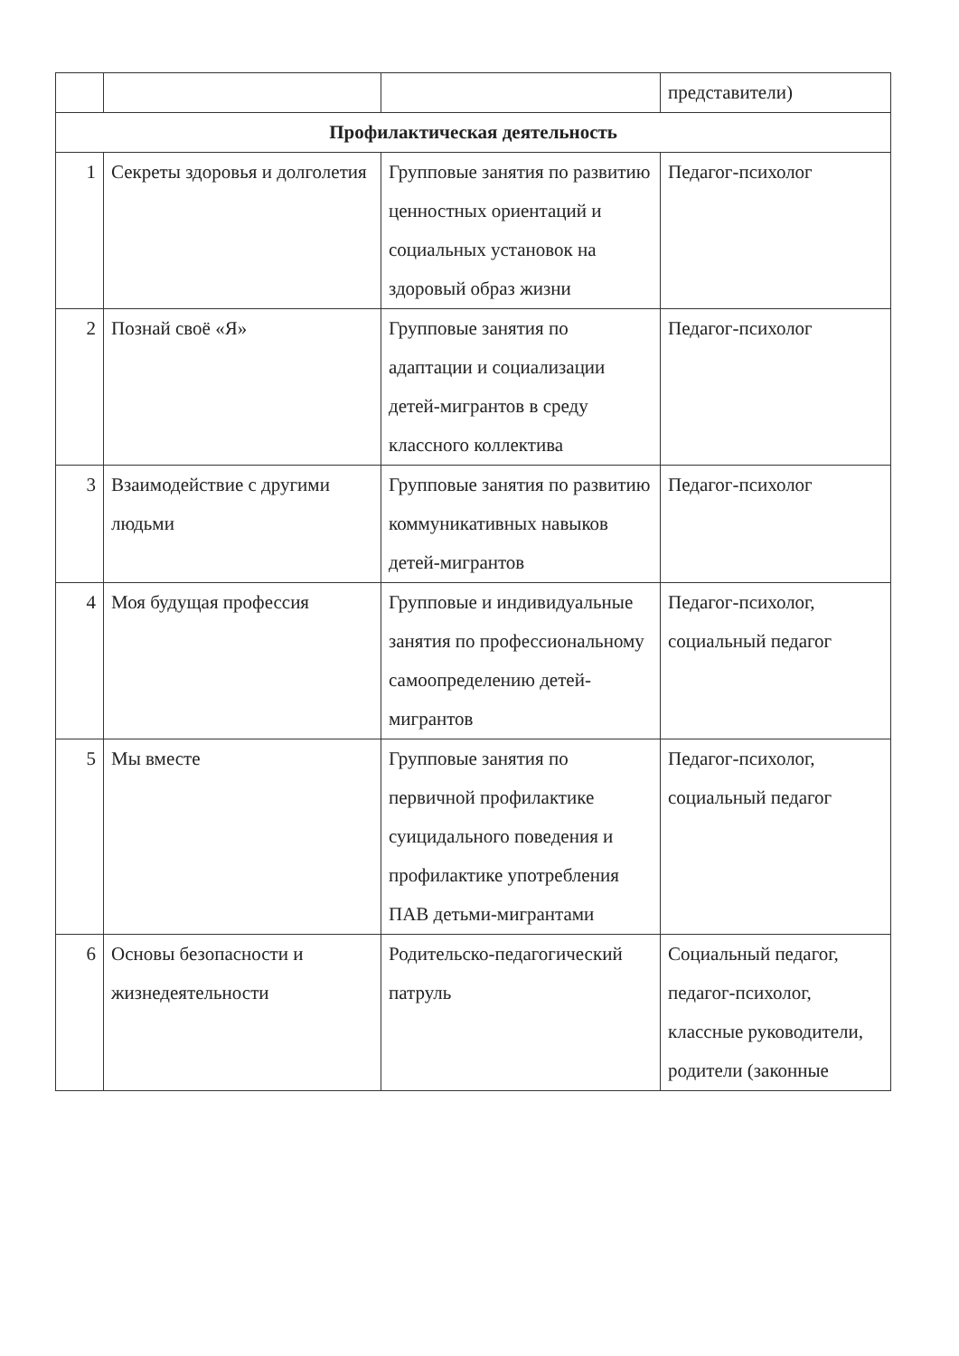| | | | представители) |
| Профилактическая деятельность | | | |
| 1 | Секреты здоровья и долголетия | Групповые занятия по развитию ценностных ориентаций и социальных установок на здоровый образ жизни | Педагог-психолог |
| 2 | Познай своё «Я» | Групповые занятия по адаптации и социализации детей-мигрантов в среду классного коллектива | Педагог-психолог |
| 3 | Взаимодействие с другими людьми | Групповые занятия по развитию коммуникативных навыков детей-мигрантов | Педагог-психолог |
| 4 | Моя будущая профессия | Групповые и индивидуальные занятия по профессиональному самоопределению детей-мигрантов | Педагог-психолог, социальный педагог |
| 5 | Мы вместе | Групповые занятия по первичной профилактике суицидального поведения и профилактике употребления ПАВ детьми-мигрантами | Педагог-психолог, социальный педагог |
| 6 | Основы безопасности и жизнедеятельности | Родительско-педагогический патруль | Социальный педагог, педагог-психолог, классные руководители, родители (законные |